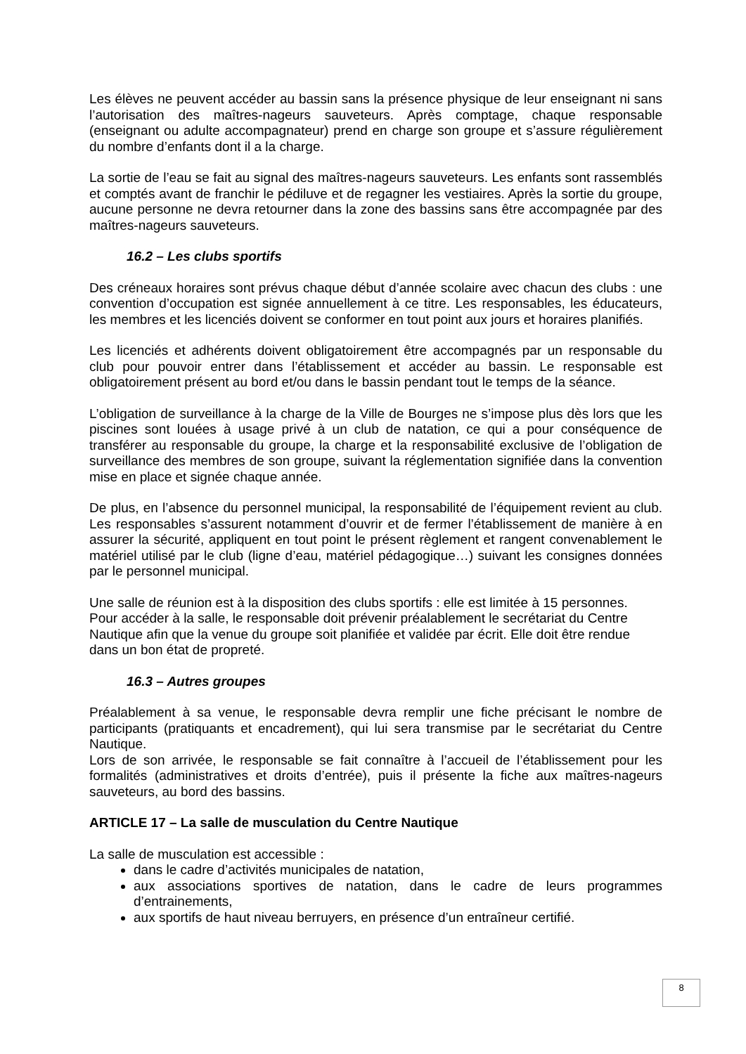Les élèves ne peuvent accéder au bassin sans la présence physique de leur enseignant ni sans l’autorisation des maîtres-nageurs sauveteurs. Après comptage, chaque responsable (enseignant ou adulte accompagnateur) prend en charge son groupe et s’assure régulièrement du nombre d’enfants dont il a la charge.
La sortie de l’eau se fait au signal des maîtres-nageurs sauveteurs. Les enfants sont rassemblés et comptés avant de franchir le pédiluve et de regagner les vestiaires. Après la sortie du groupe, aucune personne ne devra retourner dans la zone des bassins sans être accompagnée par des maîtres-nageurs sauveteurs.
16.2 – Les clubs sportifs
Des créneaux horaires sont prévus chaque début d’année scolaire avec chacun des clubs : une convention d’occupation est signée annuellement à ce titre. Les responsables, les éducateurs, les membres et les licenciés doivent se conformer en tout point aux jours et horaires planifiés.
Les licenciés et adhérents doivent obligatoirement être accompagnés par un responsable du club pour pouvoir entrer dans l’établissement et accéder au bassin. Le responsable est obligatoirement présent au bord et/ou dans le bassin pendant tout le temps de la séance.
L’obligation de surveillance à la charge de la Ville de Bourges ne s’impose plus dès lors que les piscines sont louées à usage privé à un club de natation, ce qui a pour conséquence de transférer au responsable du groupe, la charge et la responsabilité exclusive de l’obligation de surveillance des membres de son groupe, suivant la réglementation signifiée dans la convention mise en place et signée chaque année.
De plus, en l’absence du personnel municipal, la responsabilité de l’équipement revient au club. Les responsables s’assurent notamment d’ouvrir et de fermer l’établissement de manière à en assurer la sécurité, appliquent en tout point le présent règlement et rangent convenablement le matériel utilisé par le club (ligne d’eau, matériel pédagogique…) suivant les consignes données par le personnel municipal.
Une salle de réunion est à la disposition des clubs sportifs : elle est limitée à 15 personnes.
Pour accéder à la salle, le responsable doit prévenir préalablement le secrétariat du Centre Nautique afin que la venue du groupe soit planifiée et validée par écrit. Elle doit être rendue dans un bon état de propreté.
16.3 – Autres groupes
Préalablement à sa venue, le responsable devra remplir une fiche précisant le nombre de participants (pratiquants et encadrement), qui lui sera transmise par le secrétariat du Centre Nautique.
Lors de son arrivée, le responsable se fait connaître à l’accueil de l’établissement pour les formalités (administratives et droits d’entrée), puis il présente la fiche aux maîtres-nageurs sauveteurs, au bord des bassins.
ARTICLE 17 – La salle de musculation du Centre Nautique
La salle de musculation est accessible :
dans le cadre d’activités municipales de natation,
aux associations sportives de natation, dans le cadre de leurs programmes d’entrainements,
aux sportifs de haut niveau berruyers, en présence d’un entraîneur certifié.
8